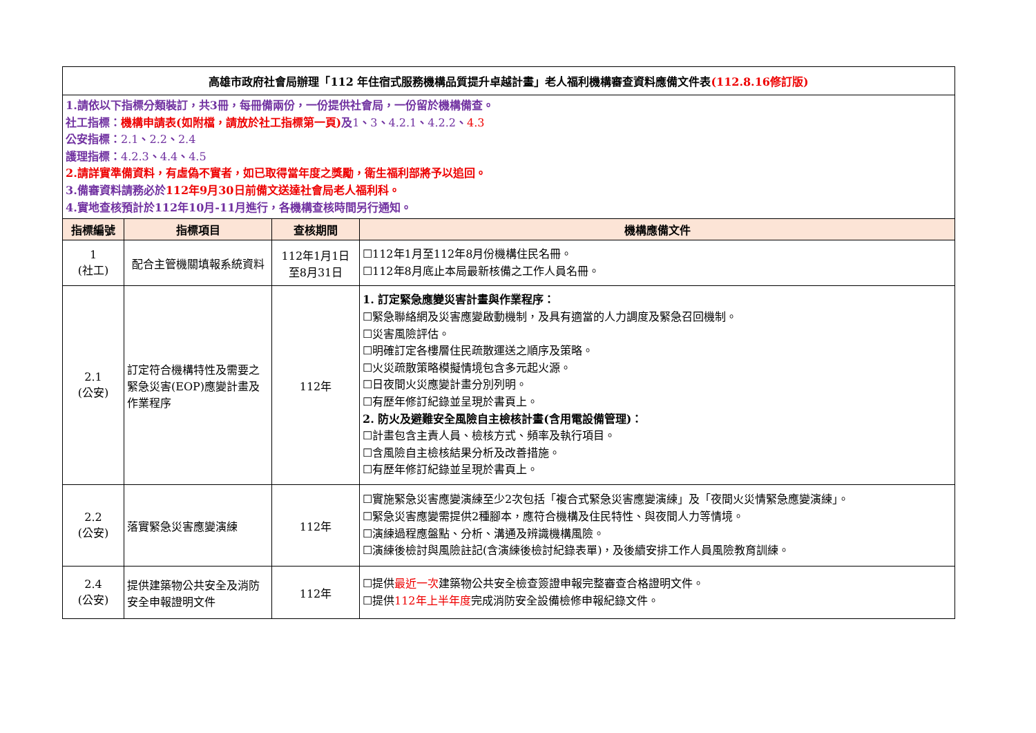| 高雄市政府社會局辦理「112 年住宿式服務機構品質提升卓越計畫」老人福利機構審查資料應備文件表 (112.8.16修訂版) | | | |
| 1.請依以下指標分類裝訂，共3冊，每冊備兩份，一份提供社會局，一份留於機構備查。 社工指標： 機構申請表(如附檔，請放於社工指標第一頁) 及 1 、 3 、 4.2.1 、 4.2.2 、 4.3 公安指標： 2.1 、 2.2 、 2.4 護理指標： 4.2.3 、 4.4 、 4.5 2.請詳實準備資料，有虛偽不實者，如已取得當年度之獎勵，衛生福利部將予以追回。 3.備審資料請務必於 112年9月30日前備文送達社會局老人福利科。 4.實地查核預計於112年10月-11月進行，各機構查核時間另行通知。 | | | |
| 指標編號 | 指標項目 | 查核期間 | 機構應備文件 |
| 1 (社工) | 配合主管機關填報系統資料 | 112年1月1日 至8月31日 | ☐112年1月至112年8月份機構住民名冊。 ☐112年8月底止本局最新核備之工作人員名冊。 |
| 2.1 (公安) | 訂定符合機構特性及需要之緊急災害(EOP)應變計畫及作業程序 | 112年 | 1. 訂定緊急應變災害計畫與作業程序： ☐緊急聯絡網及災害應變啟動機制，及具有適當的人力調度及緊急召回機制。 ☐災害風險評估。 ☐明確訂定各樓層住民疏散運送之順序及策略。 ☐火災疏散策略模擬情境包含多元起火源。 ☐日夜間火災應變計畫分別列明。 ☐有歷年修訂紀錄並呈現於書頁上。 2. 防火及避難安全風險自主檢核計畫(含用電設備管理)： ☐計畫包含主責人員、檢核方式、頻率及執行項目。 ☐含風險自主檢核結果分析及改善措施。 ☐有歷年修訂紀錄並呈現於書頁上。 |
| 2.2 (公安) | 落實緊急災害應變演練 | 112年 | ☐實施緊急災害應變演練至少2次包括「複合式緊急災害應變演練」及「夜間火災情緊急應變演練」。 ☐緊急災害應變需提供2種腳本，應符合機構及住民特性、與夜間人力等情境。 ☐演練過程應盤點、分析、溝通及辨識機構風險。 ☐演練後檢討與風險註記(含演練後檢討紀錄表單)，及後續安排工作人員風險教育訓練。 |
| 2.4 (公安) | 提供建築物公共安全及消防安全申報證明文件 | 112年 | ☐提供 最近一次 建築物公共安全檢查簽證申報完整審查合格證明文件。 ☐提供 112年上半年度 完成消防安全設備檢修申報紀錄文件。 |